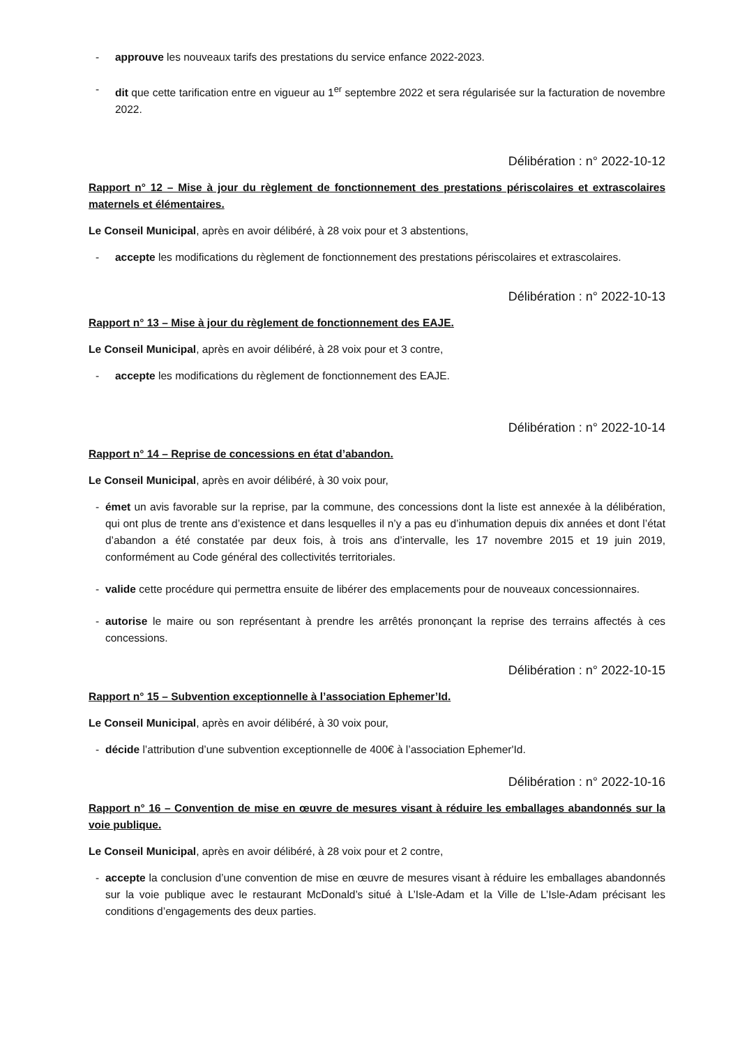- approuve les nouveaux tarifs des prestations du service enfance 2022-2023.
- dit que cette tarification entre en vigueur au 1<sup>er</sup> septembre 2022 et sera régularisée sur la facturation de novembre 2022.
Délibération : n° 2022-10-12
Rapport n° 12 – Mise à jour du règlement de fonctionnement des prestations périscolaires et extrascolaires maternels et élémentaires.
Le Conseil Municipal, après en avoir délibéré, à 28 voix pour et 3 abstentions,
- accepte les modifications du règlement de fonctionnement des prestations périscolaires et extrascolaires.
Délibération : n° 2022-10-13
Rapport n° 13 – Mise à jour du règlement de fonctionnement des EAJE.
Le Conseil Municipal, après en avoir délibéré, à 28 voix pour et 3 contre,
- accepte les modifications du règlement de fonctionnement des EAJE.
Délibération : n° 2022-10-14
Rapport n° 14 – Reprise de concessions en état d’abandon.
Le Conseil Municipal, après en avoir délibéré, à 30 voix pour,
- émet un avis favorable sur la reprise, par la commune, des concessions dont la liste est annexée à la délibération, qui ont plus de trente ans d’existence et dans lesquelles il n’y a pas eu d’inhumation depuis dix années et dont l’état d’abandon a été constatée par deux fois, à trois ans d’intervalle, les 17 novembre 2015 et 19 juin 2019, conformément au Code général des collectivités territoriales.
- valide cette procédure qui permettra ensuite de libérer des emplacements pour de nouveaux concessionnaires.
- autorise le maire ou son représentant à prendre les arrêtés prononçant la reprise des terrains affectés à ces concessions.
Délibération : n° 2022-10-15
Rapport n° 15 – Subvention exceptionnelle à l’association Ephemer’Id.
Le Conseil Municipal, après en avoir délibéré, à 30 voix pour,
- décide l’attribution d’une subvention exceptionnelle de 400€ à l’association Ephemer'Id.
Délibération : n° 2022-10-16
Rapport n° 16 – Convention de mise en œuvre de mesures visant à réduire les emballages abandonnés sur la voie publique.
Le Conseil Municipal, après en avoir délibéré, à 28 voix pour et 2 contre,
- accepte la conclusion d’une convention de mise en œuvre de mesures visant à réduire les emballages abandonnés sur la voie publique avec le restaurant McDonald’s situé à L’Isle-Adam et la Ville de L’Isle-Adam précisant les conditions d’engagements des deux parties.